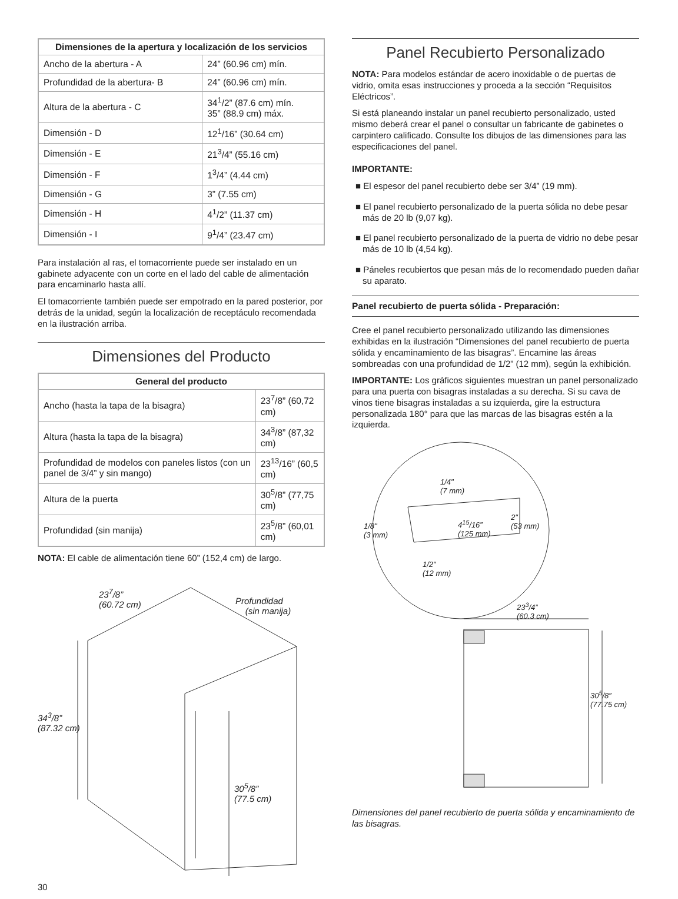| Dimensiones de la apertura y localización de los servicios | |
| --- | --- |
| Ancho de la abertura - A | 24” (60.96 cm) mín. |
| Profundidad de la abertura- B | 24” (60.96 cm) mín. |
| Altura de la abertura - C | 34<sup>1</sup>/2” (87.6 cm) mín. 35” (88.9 cm) máx. |
| Dimensión - D | 12<sup>1</sup>/16” (30.64 cm) |
| Dimensión - E | 21<sup>3</sup>/4” (55.16 cm) |
| Dimensión - F | 1<sup>3</sup>/4” (4.44 cm) |
| Dimensión - G | 3” (7.55 cm) |
| Dimensión - H | 4<sup>1</sup>/2” (11.37 cm) |
| Dimensión - I | 9<sup>1</sup>/4” (23.47 cm) |
Para instalación al ras, el tomacorriente puede ser instalado en un gabinete adyacente con un corte en el lado del cable de alimentación para encaminarlo hasta allí.
El tomacorriente también puede ser empotrado en la pared posterior, por detrás de la unidad, según la localización de receptáculo recomendada en la ilustración arriba.
Dimensiones del Producto
| General del producto | |
| --- | --- |
| Ancho (hasta la tapa de la bisagra) | 23<sup>7</sup>/8” (60,72 cm) |
| Altura (hasta la tapa de la bisagra) | 34<sup>3</sup>/8” (87,32 cm) |
| Profundidad de modelos con paneles listos (con un panel de 3/4” y sin mango) | 23<sup>13</sup>/16” (60,5 cm) |
| Altura de la puerta | 30<sup>5</sup>/8” (77,75 cm) |
| Profundidad (sin manija) | 23<sup>5</sup>/8” (60,01 cm) |
NOTA: El cable de alimentación tiene 60” (152,4 cm) de largo.
23<sup>7</sup>/8”
(60.72 cm)
Profundidad
(sin manija)
34<sup>3</sup>/8”
(87.32 cm)
30<sup>5</sup>/8”
(77.5 cm)
30
Panel Recubierto Personalizado
NOTA: Para modelos estándar de acero inoxidable o de puertas de vidrio, omita esas instrucciones y proceda a la sección “Requisitos Eléctricos”.
Si está planeando instalar un panel recubierto personalizado, usted mismo deberá crear el panel o consultar un fabricante de gabinetes o carpintero calificado. Consulte los dibujos de las dimensiones para las especificaciones del panel.
IMPORTANTE:
■ El espesor del panel recubierto debe ser 3/4” (19 mm).
■ El panel recubierto personalizado de la puerta sólida no debe pesar más de 20 lb (9,07 kg).
■ El panel recubierto personalizado de la puerta de vidrio no debe pesar más de 10 lb (4,54 kg).
■ Páneles recubiertos que pesan más de lo recomendado pueden dañar su aparato.
Panel recubierto de puerta sólida - Preparación:
Cree el panel recubierto personalizado utilizando las dimensiones exhibidas en la ilustración “Dimensiones del panel recubierto de puerta sólida y encaminamiento de las bisagras”. Encamine las áreas sombreadas con una profundidad de 1/2” (12 mm), según la exhibición.
IMPORTANTE: Los gráficos siguientes muestran un panel personalizado para una puerta con bisagras instaladas a su derecha. Si su cava de vinos tiene bisagras instaladas a su izquierda, gire la estructura personalizada 180° para que las marcas de las bisagras estén a la izquierda.
1/4"
(7 mm)
1/8"
(3 mm)
4<sup>15</sup>/16”
(125 mm)
2"
(53 mm)
1/2"
(12 mm)
23<sup>3</sup>/4”
(60.3 cm)
30<sup>5</sup>/8”
(77.75 cm)
Dimensiones del panel recubierto de puerta sólida y encaminamiento de las bisagras.